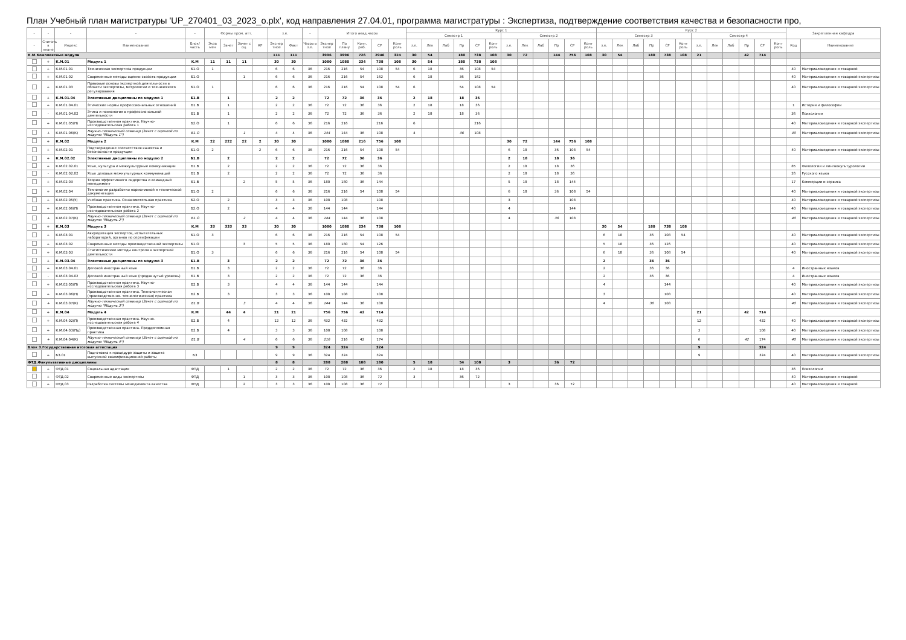План Учебный план магистратуры 'UP_270401_03_2023_o.plx', код направления 27.04.01, программа магистратуры : Экспертиза, подтверждение соответствия качества и безопасности про,
| - | - | - | - | - | Формы пром. атт. | | | | з.е. | | - | Итого акад.часов | | | | | Курс 1 | | | | | | | | | | | | Курс 2 | | | | | | | | | | | | Закрепленная кафедра | |
| --- | --- | --- | --- | --- | --- | --- | --- | --- | --- | --- | --- | --- | --- | --- | --- | --- | --- | --- | --- | --- | --- | --- | --- | --- | --- | --- | --- | --- | --- | --- | --- | --- | --- | --- | --- | --- | --- | --- | --- | --- | --- | --- |
| | | | | | | | | | | | | | | | | | Семестр 1 | | | | | | Семестр 2 | | | | | | Семестр 3 | | | | | | Семестр 4 | | | | | | | |
| - | Считать в плане | Индекс | Наименование | Блок/ часть | Экза мен | Зачет | Зачет с оц. | КР | Экспер тное | Факт | Часов в з.е. | Экспер тное | По плану | Конт. раб. | СР | Конт роль | з.е. | Лек | Лаб | Пр | СР | Конт роль | з.е. | Лек | Лаб | Пр | СР | Конт роль | з.е. | Лек | Лаб | Пр | СР | Конт роль | з.е. | Лек | Лаб | Пр | СР | Конт роль | Код | Наименование |
| К.М.Комплексные модули | | | | | | | | | 111 | 111 | | 3996 | 3996 | 726 | 2946 | 324 | 30 | 54 | | 180 | 738 | 108 | 30 | 72 | | 144 | 756 | 108 | 30 | 54 | | 180 | 738 | 108 | 21 | | | 42 | 714 | | | |
| | + | К.М.01 | Модуль 1 | К.М | 11 | 11 | 11 | | 30 | 30 | | 1080 | 1080 | 234 | 738 | 108 | 30 | 54 | | 180 | 738 | 108 | | | | | | | | | | | | | | | | | | | | |
| | + | К.М.01.01 | Техническая экспертиза продукции | Б1.О | 1 | | | | 6 | 6 | 36 | 216 | 216 | 54 | 108 | 54 | 6 | 18 | | 36 | 108 | 54 | | | | | | | | | | | | | | | | | | | 40 | Материаловедения и товарной |
| | + | К.М.01.02 | Современные методы оценки свойств продукции | Б1.О | | | 1 | | 6 | 6 | 36 | 216 | 216 | 54 | 162 | | 6 | 18 | | 36 | 162 | | | | | | | | | | | | | | | | | | | | 40 | Материаловедения и товарной экспертизы |
| | + | К.М.01.03 | Правовые основы экспертной деятельности в области экспертизы, метрологии и технического регулирования | Б1.О | 1 | | | | 6 | 6 | 36 | 216 | 216 | 54 | 108 | 54 | 6 | | | 54 | 108 | 54 | | | | | | | | | | | | | | | | | | | 40 | Материаловедения и товарной экспертизы |
| | + | К.М.01.04 | Элективные дисциплины по модулю 1 | Б1.В | | 1 | | | 2 | 2 | | 72 | 72 | 36 | 36 | | 2 | 18 | | 18 | 36 | | | | | | | | | | | | | | | | | | | | | |
| | + | К.М.01.04.01 | Этические нормы профессиональных отношений | Б1.В | | 1 | | | 2 | 2 | 36 | 72 | 72 | 36 | 36 | | 2 | 18 | | 18 | 36 | | | | | | | | | | | | | | | | | | | | 1 | Истории и философии |
| | - | К.М.01.04.02 | Этика и психология в профессиональной деятельности | Б1.В | | 1 | | | 2 | 2 | 36 | 72 | 72 | 36 | 36 | | 2 | 18 | | 18 | 36 | | | | | | | | | | | | | | | | | | | | 36 | Психологии |
| | + | К.М.01.05(П) | Производственная практика. Научно-исследовательская работа 1 | Б2.О | | 1 | | | 6 | 6 | 36 | 216 | 216 | | 216 | | 6 | | | | 216 | | | | | | | | | | | | | | | | | | | | 40 | Материаловедения и товарной экспертизы |
| | + | К.М.01.06(К) | Научно-технический семинар (Зачет с оценкой по модулю "Модуль 1") | Б1.О | | | 1 | | 4 | 4 | 36 | 144 | 144 | 36 | 108 | | 4 | | | 36 | 108 | | | | | | | | | | | | | | | | | | | | 40 | Материаловедения и товарной экспертизы |
| | + | К.М.02 | Модуль 2 | К.М | 22 | 222 | 22 | 2 | 30 | 30 | | 1080 | 1080 | 216 | 756 | 108 | | | | | | | 30 | 72 | | 144 | 756 | 108 | | | | | | | | | | | | | | |
| | + | К.М.02.01 | Подтверждение соответствия качества и безопасности продукции | Б1.О | 2 | | | 2 | 6 | 6 | 36 | 216 | 216 | 54 | 108 | 54 | | | | | | | 6 | 18 | | 36 | 108 | 54 | | | | | | | | | | | | | 40 | Материаловедения и товарной экспертизы |
| | + | К.М.02.02 | Элективные дисциплины по модулю 2 | Б1.В | | 2 | | | 2 | 2 | | 72 | 72 | 36 | 36 | | | | | | | | 2 | 18 | | 18 | 36 | | | | | | | | | | | | | | | |
| | + | К.М.02.02.01 | Язык, культура и межкультурные коммуникации | Б1.В | | 2 | | | 2 | 2 | 36 | 72 | 72 | 36 | 36 | | | | | | | | 2 | 18 | | 18 | 36 | | | | | | | | | | | | | | 85 | Филологии и лингвокультурологии |
| | - | К.М.02.02.02 | Язык деловых межкультурных коммуникаций | Б1.В | | 2 | | | 2 | 2 | 36 | 72 | 72 | 36 | 36 | | | | | | | | 2 | 18 | | 18 | 36 | | | | | | | | | | | | | | 26 | Русского языка |
| | + | К.М.02.03 | Теория эффективного лидерства и командный менеджмент | Б1.В | | | 2 | | 5 | 5 | 36 | 180 | 180 | 36 | 144 | | | | | | | | 5 | 18 | | 18 | 144 | | | | | | | | | | | | | | 17 | Коммерции и сервиса |
| | + | К.М.02.04 | Технология разработки нормативной и технической документации | Б1.О | 2 | | | | 6 | 6 | 36 | 216 | 216 | 54 | 108 | 54 | | | | | | | 6 | 18 | | 36 | 108 | 54 | | | | | | | | | | | | | 40 | Материаловедения и товарной экспертизы |
| | + | К.М.02.05(У) | Учебная практика. Ознакомительная практика | Б2.О | | 2 | | | 3 | 3 | 36 | 108 | 108 | | 108 | | | | | | | | 3 | | | | 108 | | | | | | | | | | | | | | 40 | Материаловедения и товарной экспертизы |
| | + | К.М.02.06(П) | Производственная практика. Научно-исследовательская работа 2 | Б2.О | | 2 | | | 4 | 4 | 36 | 144 | 144 | | 144 | | | | | | | | 4 | | | | 144 | | | | | | | | | | | | | | 40 | Материаловедения и товарной экспертизы |
| | + | К.М.02.07(К) | Научно-технический семинар (Зачет с оценкой по модулю "Модуль 2") | Б1.О | | | 2 | | 4 | 4 | 36 | 144 | 144 | 36 | 108 | | | | | | | | 4 | | | 36 | 108 | | | | | | | | | | | | | | 40 | Материаловедения и товарной экспертизы |
| | + | К.М.03 | Модуль 3 | К.М | 33 | 333 | 33 | | 30 | 30 | | 1080 | 1080 | 234 | 738 | 108 | | | | | | | | | | | | | 30 | 54 | | 180 | 738 | 108 | | | | | | | | |
| | + | К.М.03.01 | Аккредитация экспертов, испытательных лабораторий, органов по сертификации | Б1.О | 3 | | | | 6 | 6 | 36 | 216 | 216 | 54 | 108 | 54 | | | | | | | | | | | | | 6 | 18 | | 36 | 108 | 54 | | | | | | | 40 | Материаловедения и товарной экспертизы |
| | + | К.М.03.02 | Современные методы производственной экспертизы | Б1.О | | | 3 | | 5 | 5 | 36 | 180 | 180 | 54 | 126 | | | | | | | | | | | | | | 5 | 18 | | 36 | 126 | | | | | | | | 40 | Материаловедения и товарной экспертизы |
| | + | К.М.03.03 | Статистические методы контроля в экспертной деятельности | Б1.О | 3 | | | | 6 | 6 | 36 | 216 | 216 | 54 | 108 | 54 | | | | | | | | | | | | | 6 | 18 | | 36 | 108 | 54 | | | | | | | 40 | Материаловедения и товарной экспертизы |
| | + | К.М.03.04 | Элективные дисциплины по модулю 3 | Б1.В | | 3 | | | 2 | 2 | | 72 | 72 | 36 | 36 | | | | | | | | | | | | | | 2 | | | 36 | 36 | | | | | | | | | |
| | + | К.М.03.04.01 | Деловой иностранный язык | Б1.В | | 3 | | | 2 | 2 | 36 | 72 | 72 | 36 | 36 | | | | | | | | | | | | | | 2 | | | 36 | 36 | | | | | | | | 4 | Иностранных языков |
| | - | К.М.03.04.02 | Деловой иностранный язык (продвинутый уровень) | Б1.В | | 3 | | | 2 | 2 | 36 | 72 | 72 | 36 | 36 | | | | | | | | | | | | | | 2 | | | 36 | 36 | | | | | | | | 4 | Иностранных языков |
| | + | К.М.03.05(П) | Производственная практика. Научно-исследовательская работа 3 | Б2.В | | 3 | | | 4 | 4 | 36 | 144 | 144 | | 144 | | | | | | | | | | | | | | 4 | | | | 144 | | | | | | | | 40 | Материаловедения и товарной экспертизы |
| | + | К.М.03.06(П) | Производственная практика. Технологическая (производственно- технологическая) практика | Б2.В | | 3 | | | 3 | 3 | 36 | 108 | 108 | | 108 | | | | | | | | | | | | | | 3 | | | | 108 | | | | | | | | 40 | Материаловедения и товарной экспертизы |
| | + | К.М.03.07(К) | Научно-технический семинар (Зачет с оценкой по модулю "Модуль 3") | Б1.В | | | 3 | | 4 | 4 | 36 | 144 | 144 | 36 | 108 | | | | | | | | | | | | | | 4 | | | 36 | 108 | | | | | | | | 40 | Материаловедения и товарной экспертизы |
| | + | К.М.04 | Модуль 4 | К.М | | 44 | 4 | | 21 | 21 | | 756 | 756 | 42 | 714 | | | | | | | | | | | | | | | | | | | | 21 | | | 42 | 714 | | | |
| | + | К.М.04.02(П) | Производственная практика. Научно-исследовательская работа 4 | Б2.В | | 4 | | | 12 | 12 | 36 | 432 | 432 | | 432 | | | | | | | | | | | | | | | | | | | | 12 | | | | 432 | | 40 | Материаловедения и товарной экспертизы |
| | + | К.М.04.03(Пд) | Производственная практика. Преддипломная практика | Б2.В | | 4 | | | 3 | 3 | 36 | 108 | 108 | | 108 | | | | | | | | | | | | | | | | | | | | 3 | | | | 108 | | 40 | Материаловедения и товарной экспертизы |
| | + | К.М.04.04(К) | Научно-технический семинар (Зачет с оценкой по модулю "Модуль 4") | Б1.В | | | 4 | | 6 | 6 | 36 | 216 | 216 | 42 | 174 | | | | | | | | | | | | | | | | | | | | 6 | | | 42 | 174 | | 40 | Материаловедения и товарной экспертизы |
| Блок 3.Государственная итоговая аттестация | | | | | | | | | 9 | 9 | | 324 | 324 | | 324 | | | | | | | | | | | | | | | | | | | | 9 | | | | 324 | | | |
| | + | Б3.01 | Подготовка к процедуре защиты и защита выпускной квалификационной работы | Б3 | | | | | 9 | 9 | 36 | 324 | 324 | | 324 | | | | | | | | | | | | | | | | | | | | 9 | | | | 324 | | 40 | Материаловедения и товарной экспертизы |
| ФТД.Факультативные дисциплины | | | | | | | | | 8 | 8 | | 288 | 288 | 108 | 180 | | 5 | 18 | | 54 | 108 | | 3 | | | 36 | 72 | | | | | | | | | | | | | | | |
| | + | ФТД.01 | Социальная адаптация | ФТД | | 1 | | | 2 | 2 | 36 | 72 | 72 | 36 | 36 | | 2 | 18 | | 18 | 36 | | | | | | | | | | | | | | | | | | | | 36 | Психологии |
| | + | ФТД.02 | Современные виды экспертизы | ФТД | | | 1 | | 3 | 3 | 36 | 108 | 108 | 36 | 72 | | 3 | | | 36 | 72 | | | | | | | | | | | | | | | | | | | | 40 | Материаловедения и товарной |
| | + | ФТД.03 | Разработка системы менеджмента качества | ФТД | | | 2 | | 3 | 3 | 36 | 108 | 108 | 36 | 72 | | | | | | | | 3 | | | 36 | 72 | | | | | | | | | | | | | | 40 | Материаловедения и товарной |